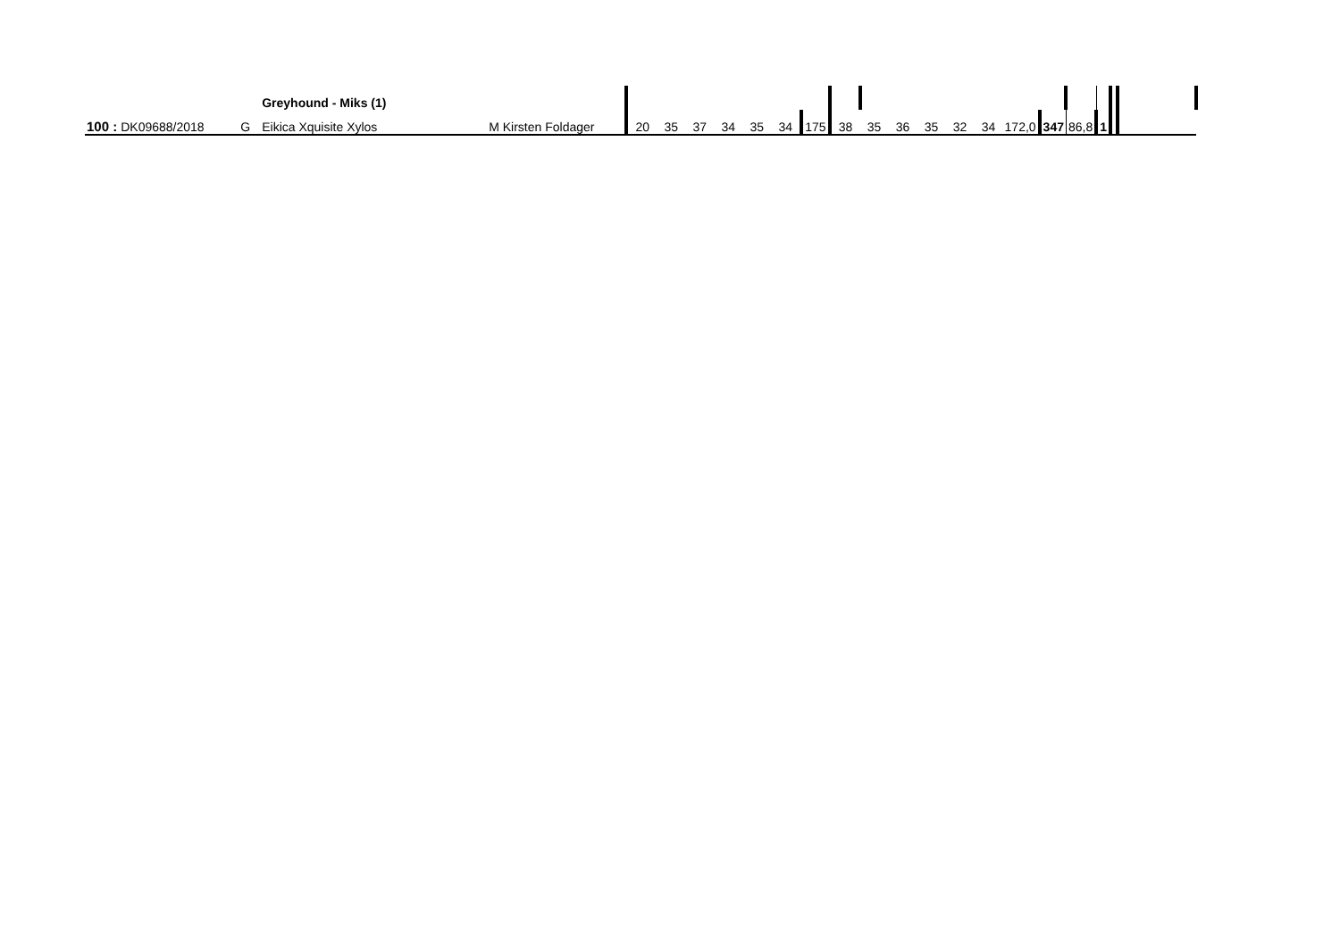| | | | Greyhound - Miks (1) | | | | | | | | | | | | | | | | | | | | | |
| 100 : | DK09688/2018 | G | Eikica Xquisite Xylos | M Kirsten Foldager | 20 | 35 | 37 | 34 | 35 | 34 | 175 | 38 | 35 | 36 | 35 | 32 | 34 | 172,0 | 347 | 86,8 | 1 | | | |